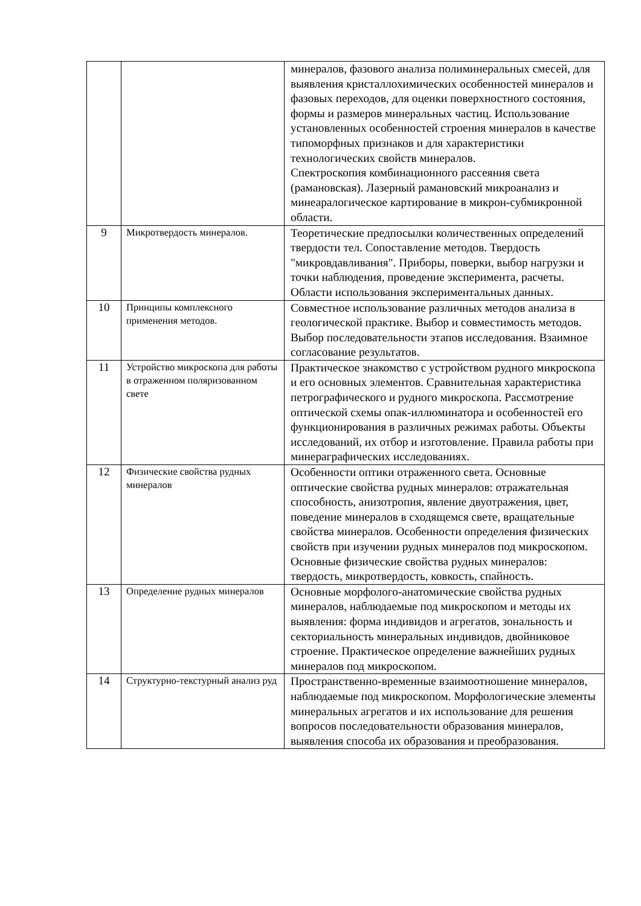| | | минералов, фазового анализа полиминеральных смесей, для выявления кристаллохимических особенностей минералов и фазовых переходов, для оценки поверхностного состояния, формы и размеров минеральных частиц. Использование установленных особенностей строения минералов в качестве типоморфных признаков и для характеристики технологических свойств минералов. Спектроскопия комбинационного рассеяния света (рамановская). Лазерный рамановский микроанализ и минеаралогическое картирование в микрон-субмикронной области. |
| 9 | Микротвердость минералов. | Теоретические предпосылки количественных определений твердости тел. Сопоставление методов. Твердость "микровдавливания". Приборы, поверки, выбор нагрузки и точки наблюдения, проведение эксперимента, расчеты. Области использования экспериментальных данных. |
| 10 | Принципы комплексного применения методов. | Совместное использование различных методов анализа в геологической практике. Выбор и совместимость методов. Выбор последовательности этапов исследования. Взаимное согласование результатов. |
| 11 | Устройство микроскопа для работы в отраженном поляризованном свете | Практическое знакомство с устройством рудного микроскопа и его основных элементов. Сравнительная характеристика петрографического и рудного микроскопа. Рассмотрение оптической схемы опак-иллюминатора и особенностей его функционирования в различных режимах работы. Объекты исследований, их отбор и изготовление. Правила работы при минераграфических исследованиях. |
| 12 | Физические свойства рудных минералов | Особенности оптики отраженного света. Основные оптические свойства рудных минералов: отражательная способность, анизотропия, явление двуотражения, цвет, поведение минералов в сходящемся свете, вращательные свойства минералов. Особенности определения физических свойств при изучении рудных минералов под микроскопом. Основные физические свойства рудных минералов: твердость, микротвердость, ковкость, спайность. |
| 13 | Определение рудных минералов | Основные морфолого-анатомические свойства рудных минералов, наблюдаемые под микроскопом и методы их выявления: форма индивидов и агрегатов, зональность и секториальность минеральных индивидов, двойниковое строение. Практическое определение важнейших рудных минералов под микроскопом. |
| 14 | Структурно-текстурный анализ руд | Пространственно-временные взаимоотношение минералов, наблюдаемые под микроскопом. Морфологические элементы минеральных агрегатов и их использование для решения вопросов последовательности образования минералов, выявления способа их образования и преобразования. |